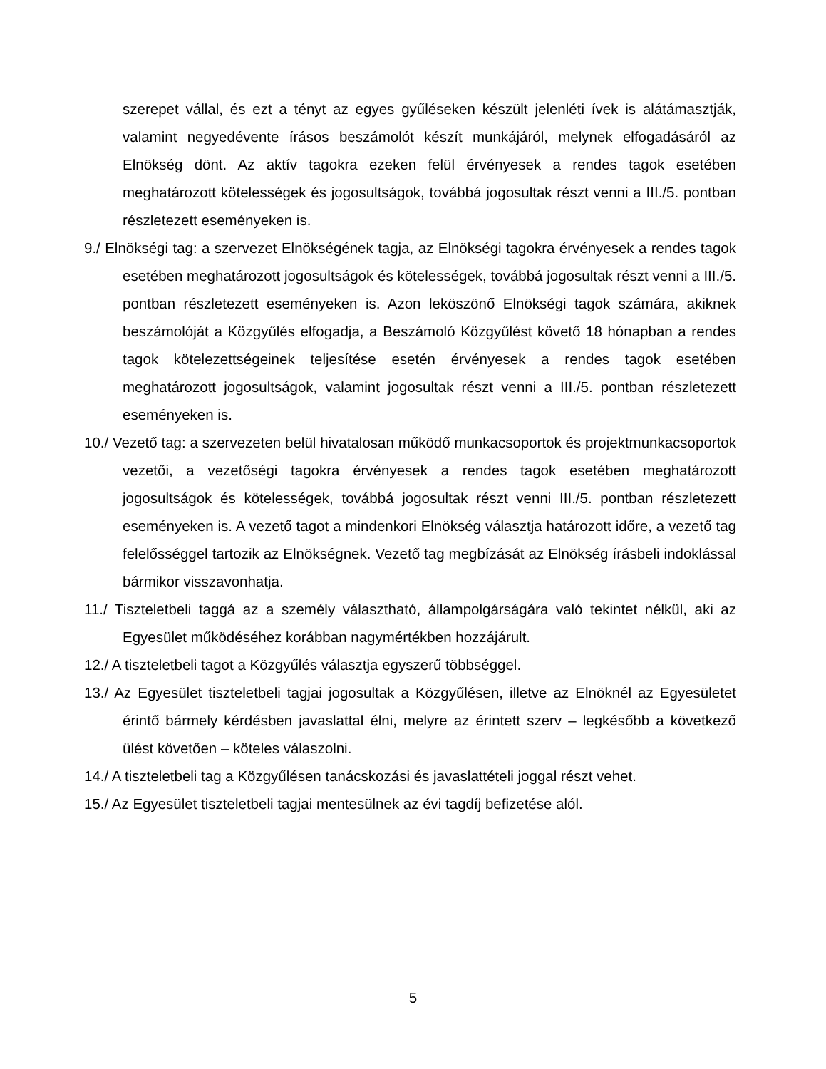szerepet vállal, és ezt a tényt az egyes gyűléseken készült jelenléti ívek is alátámasztják, valamint negyedévente írásos beszámolót készít munkájáról, melynek elfogadásáról az Elnökség dönt. Az aktív tagokra ezeken felül érvényesek a rendes tagok esetében meghatározott kötelességek és jogosultságok, továbbá jogosultak részt venni a III./5. pontban részletezett eseményeken is.
9./ Elnökségi tag: a szervezet Elnökségének tagja, az Elnökségi tagokra érvényesek a rendes tagok esetében meghatározott jogosultságok és kötelességek, továbbá jogosultak részt venni a III./5. pontban részletezett eseményeken is. Azon leköszönő Elnökségi tagok számára, akiknek beszámolóját a Közgyűlés elfogadja, a Beszámoló Közgyűlést követő 18 hónapban a rendes tagok kötelezettségeinek teljesítése esetén érvényesek a rendes tagok esetében meghatározott jogosultságok, valamint jogosultak részt venni a III./5. pontban részletezett eseményeken is.
10./ Vezető tag: a szervezeten belül hivatalosan működő munkacsoportok és projektmunkacsoportok vezetői, a vezetőségi tagokra érvényesek a rendes tagok esetében meghatározott jogosultságok és kötelességek, továbbá jogosultak részt venni III./5. pontban részletezett eseményeken is. A vezető tagot a mindenkori Elnökség választja határozott időre, a vezető tag felelősséggel tartozik az Elnökségnek. Vezető tag megbízását az Elnökség írásbeli indoklással bármikor visszavonhatja.
11./ Tiszteletbeli taggá az a személy választható, állampolgárságára való tekintet nélkül, aki az Egyesület működéséhez korábban nagymértékben hozzájárult.
12./ A tiszteletbeli tagot a Közgyűlés választja egyszerű többséggel.
13./ Az Egyesület tiszteletbeli tagjai jogosultak a Közgyűlésen, illetve az Elnöknél az Egyesületet érintő bármely kérdésben javaslattal élni, melyre az érintett szerv – legkésőbb a következő ülést követően – köteles válaszolni.
14./ A tiszteletbeli tag a Közgyűlésen tanácskozási és javaslattételi joggal részt vehet.
15./ Az Egyesület tiszteletbeli tagjai mentesülnek az évi tagdíj befizetése alól.
5